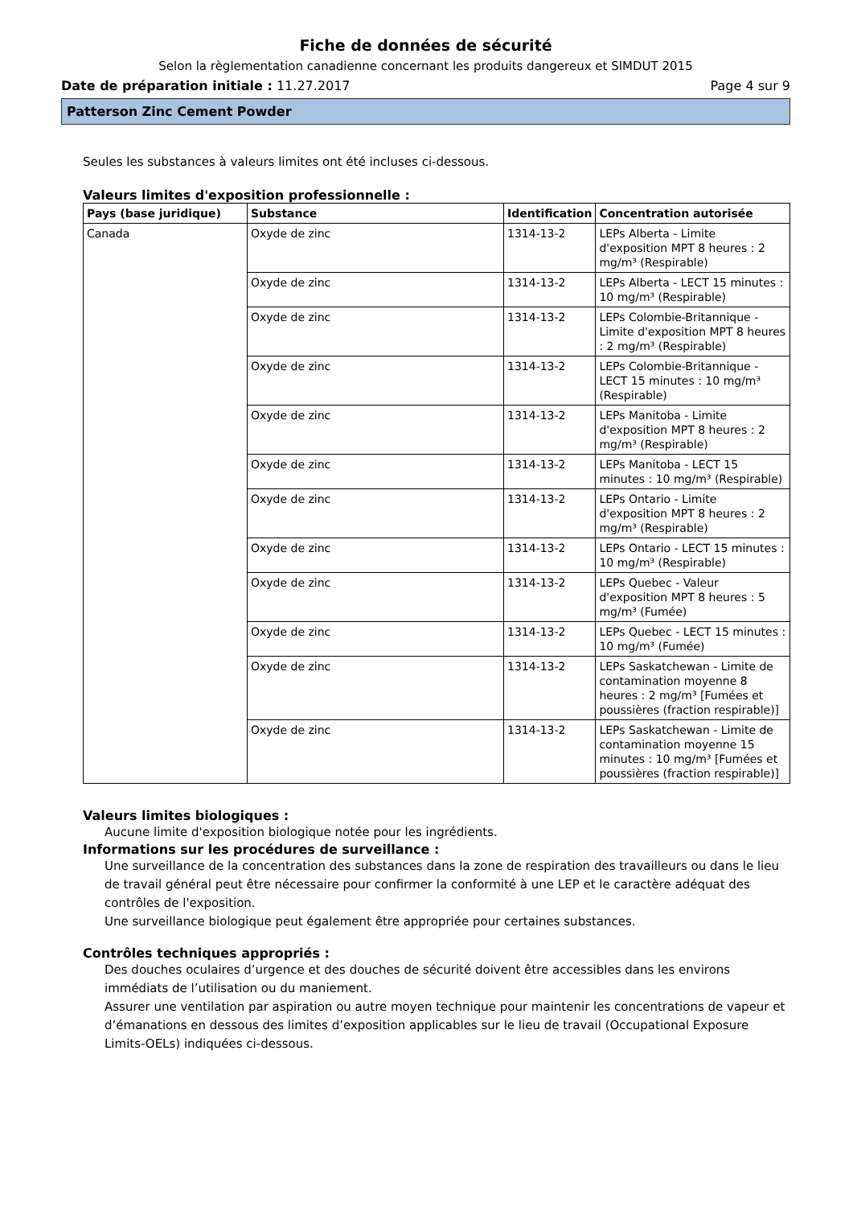Fiche de données de sécurité
Selon la règlementation canadienne concernant les produits dangereux et SIMDUT 2015
Date de préparation initiale : 11.27.2017 Page 4 sur 9
Patterson Zinc Cement Powder
Seules les substances à valeurs limites ont été incluses ci-dessous.
Valeurs limites d'exposition professionnelle :
| Pays (base juridique) | Substance | Identification | Concentration autorisée |
| --- | --- | --- | --- |
| Canada | Oxyde de zinc | 1314-13-2 | LEPs Alberta - Limite d'exposition MPT 8 heures : 2 mg/m³ (Respirable) |
| | Oxyde de zinc | 1314-13-2 | LEPs Alberta - LECT 15 minutes : 10 mg/m³ (Respirable) |
| | Oxyde de zinc | 1314-13-2 | LEPs Colombie-Britannique - Limite d'exposition MPT 8 heures : 2 mg/m³ (Respirable) |
| | Oxyde de zinc | 1314-13-2 | LEPs Colombie-Britannique - LECT 15 minutes : 10 mg/m³ (Respirable) |
| | Oxyde de zinc | 1314-13-2 | LEPs Manitoba - Limite d'exposition MPT 8 heures : 2 mg/m³ (Respirable) |
| | Oxyde de zinc | 1314-13-2 | LEPs Manitoba - LECT 15 minutes : 10 mg/m³ (Respirable) |
| | Oxyde de zinc | 1314-13-2 | LEPs Ontario - Limite d'exposition MPT 8 heures : 2 mg/m³ (Respirable) |
| | Oxyde de zinc | 1314-13-2 | LEPs Ontario - LECT 15 minutes : 10 mg/m³ (Respirable) |
| | Oxyde de zinc | 1314-13-2 | LEPs Quebec - Valeur d'exposition MPT 8 heures : 5 mg/m³ (Fumée) |
| | Oxyde de zinc | 1314-13-2 | LEPs Quebec - LECT 15 minutes : 10 mg/m³ (Fumée) |
| | Oxyde de zinc | 1314-13-2 | LEPs Saskatchewan - Limite de contamination moyenne 8 heures : 2 mg/m³ [Fumées et poussières (fraction respirable)] |
| | Oxyde de zinc | 1314-13-2 | LEPs Saskatchewan - Limite de contamination moyenne 15 minutes : 10 mg/m³ [Fumées et poussières (fraction respirable)] |
Valeurs limites biologiques :
Aucune limite d'exposition biologique notée pour les ingrédients.
Informations sur les procédures de surveillance :
Une surveillance de la concentration des substances dans la zone de respiration des travailleurs ou dans le lieu de travail général peut être nécessaire pour confirmer la conformité à une LEP et le caractère adéquat des contrôles de l'exposition.
Une surveillance biologique peut également être appropriée pour certaines substances.
Contrôles techniques appropriés :
Des douches oculaires d’urgence et des douches de sécurité doivent être accessibles dans les environs immédiats de l’utilisation ou du maniement.
Assurer une ventilation par aspiration ou autre moyen technique pour maintenir les concentrations de vapeur et d’émanations en dessous des limites d’exposition applicables sur le lieu de travail (Occupational Exposure Limits-OELs) indiquées ci-dessous.